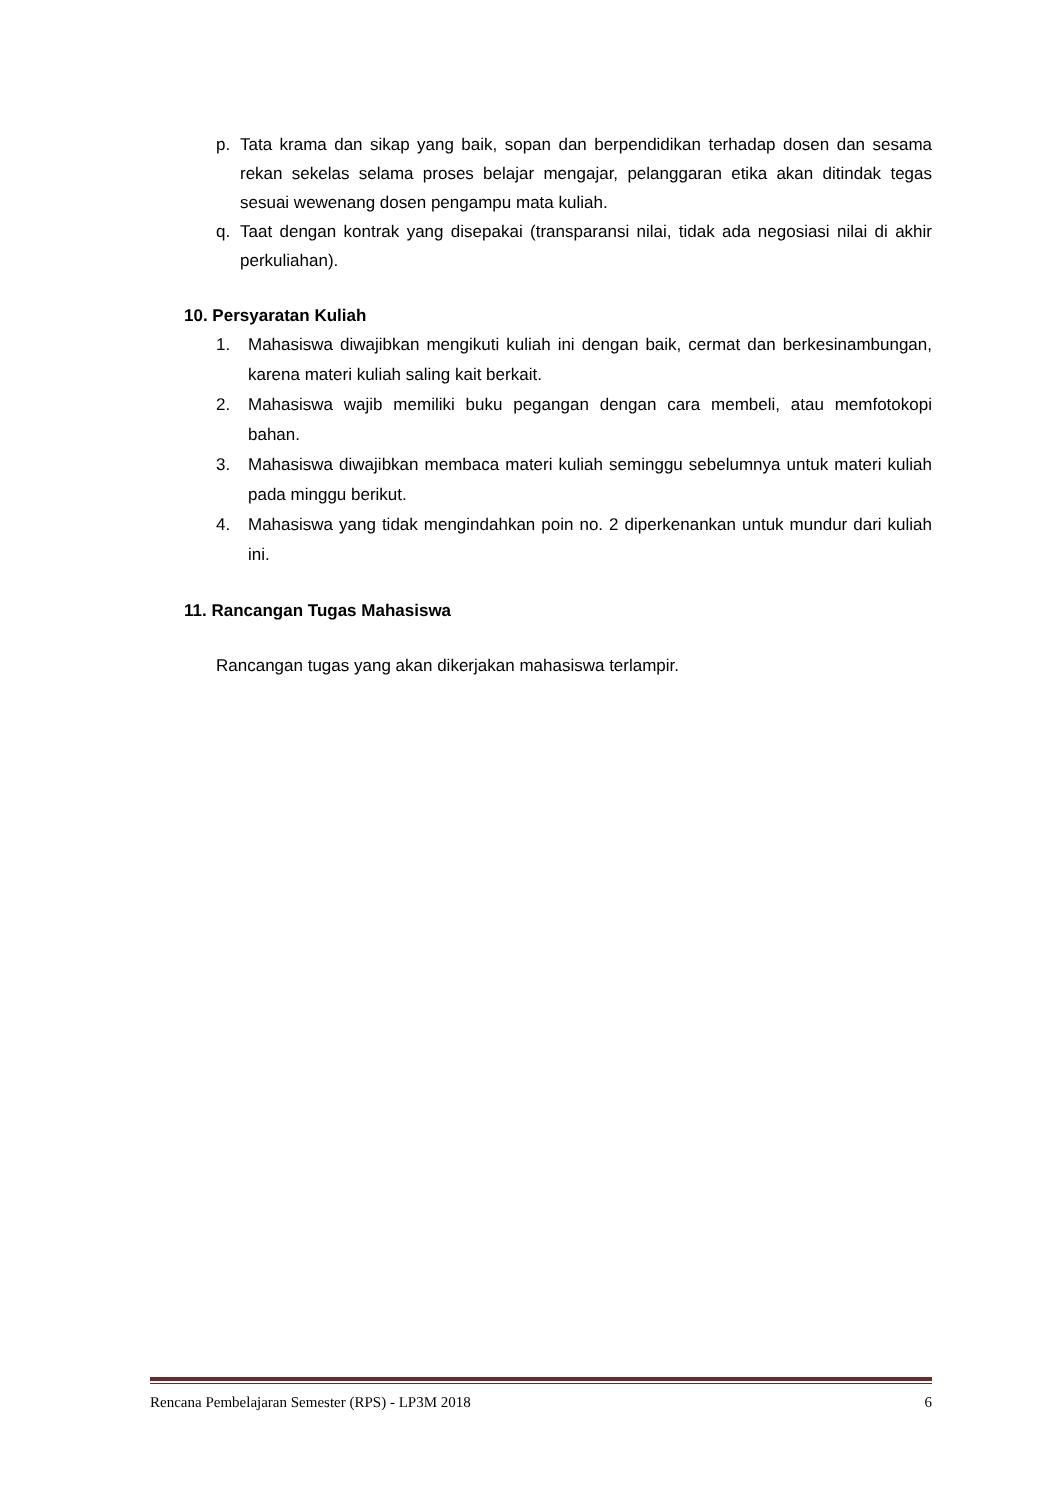p. Tata krama dan sikap yang baik, sopan dan berpendidikan terhadap dosen dan sesama rekan sekelas selama proses belajar mengajar, pelanggaran etika akan ditindak tegas sesuai wewenang dosen pengampu mata kuliah.
q. Taat dengan kontrak yang disepakai (transparansi nilai, tidak ada negosiasi nilai di akhir perkuliahan).
10. Persyaratan Kuliah
1. Mahasiswa diwajibkan mengikuti kuliah ini dengan baik, cermat dan berkesinambungan, karena materi kuliah saling kait berkait.
2. Mahasiswa wajib memiliki buku pegangan dengan cara membeli, atau memfotokopi bahan.
3. Mahasiswa diwajibkan membaca materi kuliah seminggu sebelumnya untuk materi kuliah pada minggu berikut.
4. Mahasiswa yang tidak mengindahkan poin no. 2 diperkenankan untuk mundur dari kuliah ini.
11. Rancangan Tugas Mahasiswa
Rancangan tugas yang akan dikerjakan mahasiswa terlampir.
Rencana Pembelajaran Semester (RPS) - LP3M 2018 6